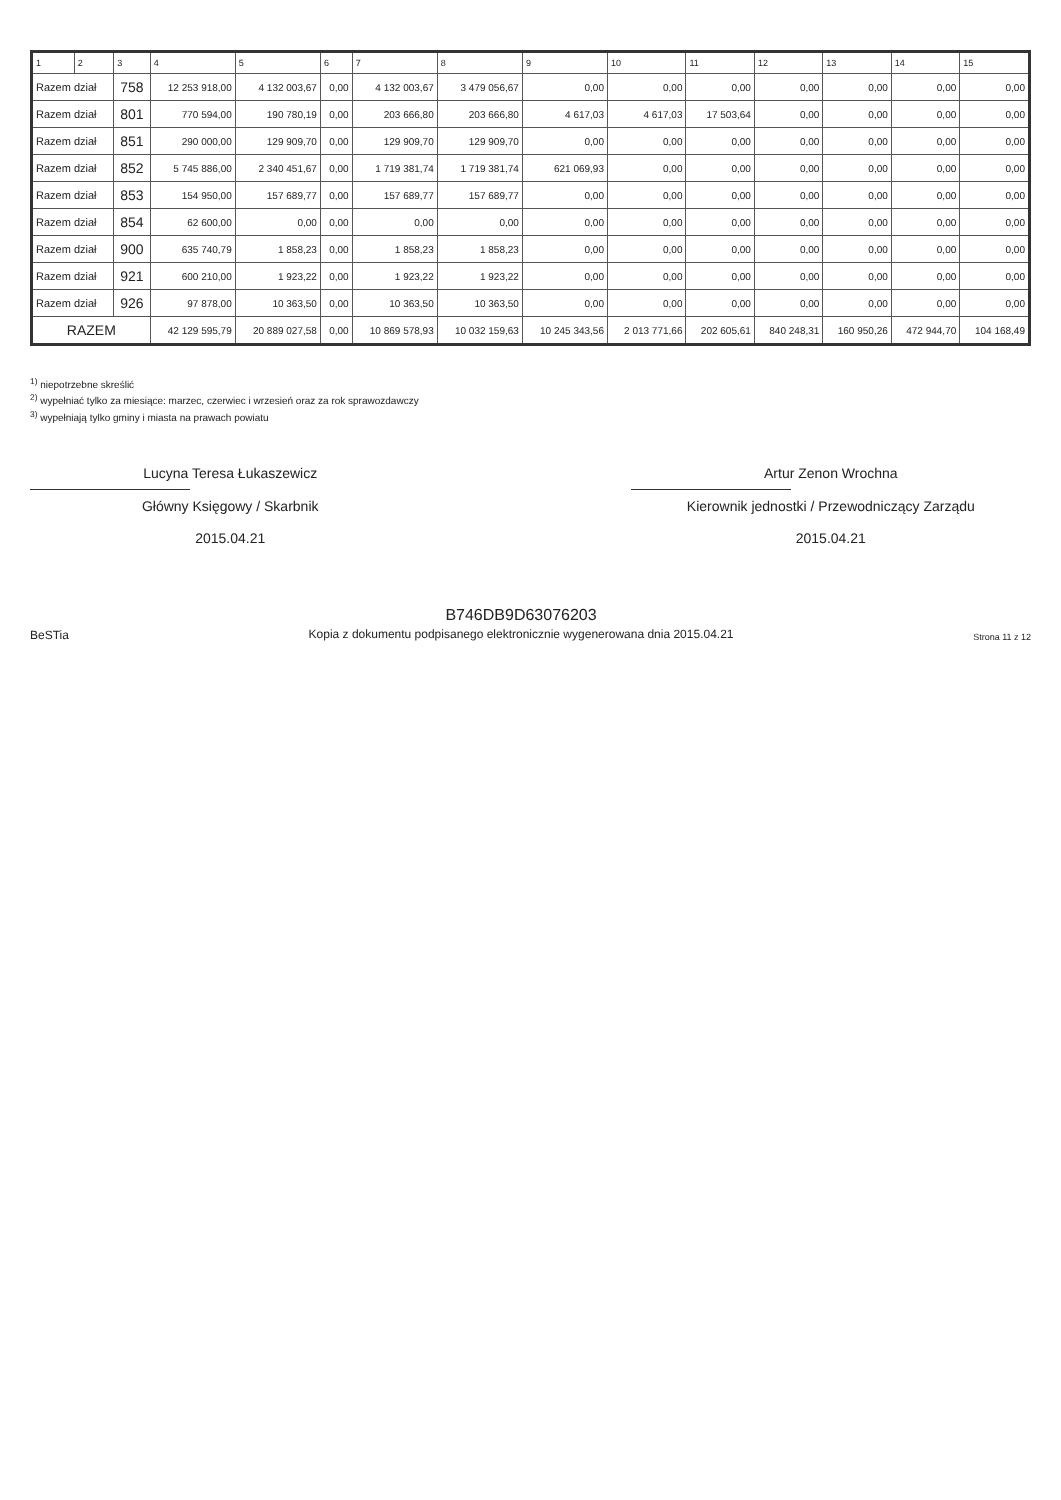| 1 | 2 | 3 | 4 | 5 | 6 | 7 | 8 | 9 | 10 | 11 | 12 | 13 | 14 | 15 |
| --- | --- | --- | --- | --- | --- | --- | --- | --- | --- | --- | --- | --- | --- | --- |
| Razem dział | | 758 | 12 253 918,00 | 4 132 003,67 | 0,00 | 4 132 003,67 | 3 479 056,67 | 0,00 | 0,00 | 0,00 | 0,00 | 0,00 | 0,00 | 0,00 |
| Razem dział | | 801 | 770 594,00 | 190 780,19 | 0,00 | 203 666,80 | 203 666,80 | 4 617,03 | 4 617,03 | 17 503,64 | 0,00 | 0,00 | 0,00 | 0,00 |
| Razem dział | | 851 | 290 000,00 | 129 909,70 | 0,00 | 129 909,70 | 129 909,70 | 0,00 | 0,00 | 0,00 | 0,00 | 0,00 | 0,00 | 0,00 |
| Razem dział | | 852 | 5 745 886,00 | 2 340 451,67 | 0,00 | 1 719 381,74 | 1 719 381,74 | 621 069,93 | 0,00 | 0,00 | 0,00 | 0,00 | 0,00 | 0,00 |
| Razem dział | | 853 | 154 950,00 | 157 689,77 | 0,00 | 157 689,77 | 157 689,77 | 0,00 | 0,00 | 0,00 | 0,00 | 0,00 | 0,00 | 0,00 |
| Razem dział | | 854 | 62 600,00 | 0,00 | 0,00 | 0,00 | 0,00 | 0,00 | 0,00 | 0,00 | 0,00 | 0,00 | 0,00 | 0,00 |
| Razem dział | | 900 | 635 740,79 | 1 858,23 | 0,00 | 1 858,23 | 1 858,23 | 0,00 | 0,00 | 0,00 | 0,00 | 0,00 | 0,00 | 0,00 |
| Razem dział | | 921 | 600 210,00 | 1 923,22 | 0,00 | 1 923,22 | 1 923,22 | 0,00 | 0,00 | 0,00 | 0,00 | 0,00 | 0,00 | 0,00 |
| Razem dział | | 926 | 97 878,00 | 10 363,50 | 0,00 | 10 363,50 | 10 363,50 | 0,00 | 0,00 | 0,00 | 0,00 | 0,00 | 0,00 | 0,00 |
| RAZEM | | | 42 129 595,79 | 20 889 027,58 | 0,00 | 10 869 578,93 | 10 032 159,63 | 10 245 343,56 | 2 013 771,66 | 202 605,61 | 840 248,31 | 160 950,26 | 472 944,70 | 104 168,49 |
<sup>1)</sup> niepotrzebne skreślić
<sup>2)</sup> wypełniać tylko za miesiące: marzec, czerwiec i wrzesień oraz za rok sprawozdawczy
<sup>3)</sup> wypełniają tylko gminy i miasta na prawach powiatu
Lucyna Teresa Łukaszewicz
Główny Księgowy / Skarbnik
2015.04.21
Artur Zenon Wrochna
Kierownik jednostki / Przewodniczący Zarządu
2015.04.21
BeSTia
B746DB9D63076203
Kopia z dokumentu podpisanego elektronicznie wygenerowana dnia 2015.04.21
Strona 11 z 12